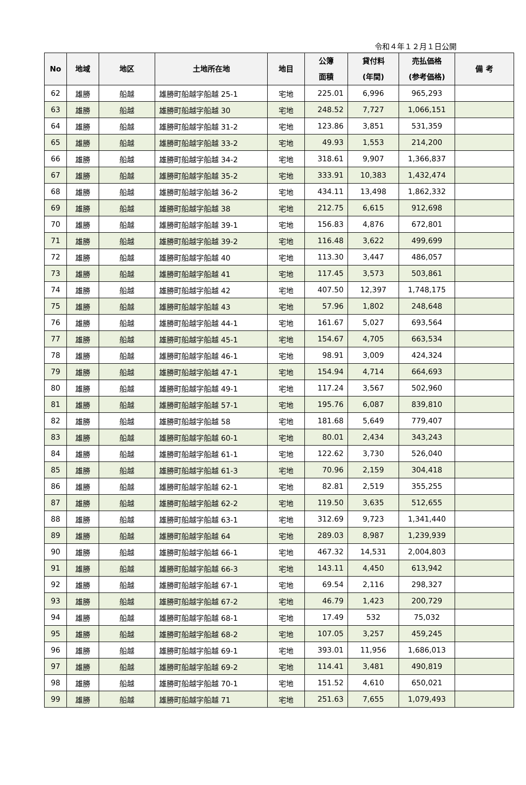令和４年１２月１日公開
| No | 地域 | 地区 | 土地所在地 | 地目 | 公簿 面積 | 貸付料 (年間) | 売払価格 (参考価格) | 備 考 |
| --- | --- | --- | --- | --- | --- | --- | --- | --- |
| 62 | 雄勝 | 船越 | 雄勝町船越字船越 25-1 | 宅地 | 225.01 | 6,996 | 965,293 | |
| 63 | 雄勝 | 船越 | 雄勝町船越字船越 30 | 宅地 | 248.52 | 7,727 | 1,066,151 | |
| 64 | 雄勝 | 船越 | 雄勝町船越字船越 31-2 | 宅地 | 123.86 | 3,851 | 531,359 | |
| 65 | 雄勝 | 船越 | 雄勝町船越字船越 33-2 | 宅地 | 49.93 | 1,553 | 214,200 | |
| 66 | 雄勝 | 船越 | 雄勝町船越字船越 34-2 | 宅地 | 318.61 | 9,907 | 1,366,837 | |
| 67 | 雄勝 | 船越 | 雄勝町船越字船越 35-2 | 宅地 | 333.91 | 10,383 | 1,432,474 | |
| 68 | 雄勝 | 船越 | 雄勝町船越字船越 36-2 | 宅地 | 434.11 | 13,498 | 1,862,332 | |
| 69 | 雄勝 | 船越 | 雄勝町船越字船越 38 | 宅地 | 212.75 | 6,615 | 912,698 | |
| 70 | 雄勝 | 船越 | 雄勝町船越字船越 39-1 | 宅地 | 156.83 | 4,876 | 672,801 | |
| 71 | 雄勝 | 船越 | 雄勝町船越字船越 39-2 | 宅地 | 116.48 | 3,622 | 499,699 | |
| 72 | 雄勝 | 船越 | 雄勝町船越字船越 40 | 宅地 | 113.30 | 3,447 | 486,057 | |
| 73 | 雄勝 | 船越 | 雄勝町船越字船越 41 | 宅地 | 117.45 | 3,573 | 503,861 | |
| 74 | 雄勝 | 船越 | 雄勝町船越字船越 42 | 宅地 | 407.50 | 12,397 | 1,748,175 | |
| 75 | 雄勝 | 船越 | 雄勝町船越字船越 43 | 宅地 | 57.96 | 1,802 | 248,648 | |
| 76 | 雄勝 | 船越 | 雄勝町船越字船越 44-1 | 宅地 | 161.67 | 5,027 | 693,564 | |
| 77 | 雄勝 | 船越 | 雄勝町船越字船越 45-1 | 宅地 | 154.67 | 4,705 | 663,534 | |
| 78 | 雄勝 | 船越 | 雄勝町船越字船越 46-1 | 宅地 | 98.91 | 3,009 | 424,324 | |
| 79 | 雄勝 | 船越 | 雄勝町船越字船越 47-1 | 宅地 | 154.94 | 4,714 | 664,693 | |
| 80 | 雄勝 | 船越 | 雄勝町船越字船越 49-1 | 宅地 | 117.24 | 3,567 | 502,960 | |
| 81 | 雄勝 | 船越 | 雄勝町船越字船越 57-1 | 宅地 | 195.76 | 6,087 | 839,810 | |
| 82 | 雄勝 | 船越 | 雄勝町船越字船越 58 | 宅地 | 181.68 | 5,649 | 779,407 | |
| 83 | 雄勝 | 船越 | 雄勝町船越字船越 60-1 | 宅地 | 80.01 | 2,434 | 343,243 | |
| 84 | 雄勝 | 船越 | 雄勝町船越字船越 61-1 | 宅地 | 122.62 | 3,730 | 526,040 | |
| 85 | 雄勝 | 船越 | 雄勝町船越字船越 61-3 | 宅地 | 70.96 | 2,159 | 304,418 | |
| 86 | 雄勝 | 船越 | 雄勝町船越字船越 62-1 | 宅地 | 82.81 | 2,519 | 355,255 | |
| 87 | 雄勝 | 船越 | 雄勝町船越字船越 62-2 | 宅地 | 119.50 | 3,635 | 512,655 | |
| 88 | 雄勝 | 船越 | 雄勝町船越字船越 63-1 | 宅地 | 312.69 | 9,723 | 1,341,440 | |
| 89 | 雄勝 | 船越 | 雄勝町船越字船越 64 | 宅地 | 289.03 | 8,987 | 1,239,939 | |
| 90 | 雄勝 | 船越 | 雄勝町船越字船越 66-1 | 宅地 | 467.32 | 14,531 | 2,004,803 | |
| 91 | 雄勝 | 船越 | 雄勝町船越字船越 66-3 | 宅地 | 143.11 | 4,450 | 613,942 | |
| 92 | 雄勝 | 船越 | 雄勝町船越字船越 67-1 | 宅地 | 69.54 | 2,116 | 298,327 | |
| 93 | 雄勝 | 船越 | 雄勝町船越字船越 67-2 | 宅地 | 46.79 | 1,423 | 200,729 | |
| 94 | 雄勝 | 船越 | 雄勝町船越字船越 68-1 | 宅地 | 17.49 | 532 | 75,032 | |
| 95 | 雄勝 | 船越 | 雄勝町船越字船越 68-2 | 宅地 | 107.05 | 3,257 | 459,245 | |
| 96 | 雄勝 | 船越 | 雄勝町船越字船越 69-1 | 宅地 | 393.01 | 11,956 | 1,686,013 | |
| 97 | 雄勝 | 船越 | 雄勝町船越字船越 69-2 | 宅地 | 114.41 | 3,481 | 490,819 | |
| 98 | 雄勝 | 船越 | 雄勝町船越字船越 70-1 | 宅地 | 151.52 | 4,610 | 650,021 | |
| 99 | 雄勝 | 船越 | 雄勝町船越字船越 71 | 宅地 | 251.63 | 7,655 | 1,079,493 | |